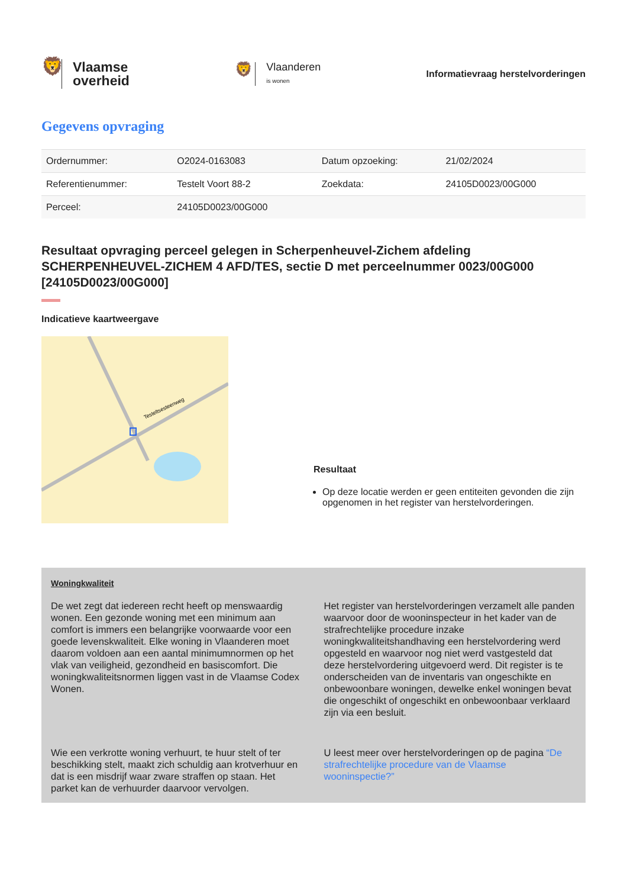🦁
Vlaamse
overheid
🦁
Vlaanderen
is wonen
Informatievraag herstelvorderingen
Gegevens opvraging
| Ordernummer: | O2024-0163083 | Datum opzoeking: | 21/02/2024 |
| Referentienummer: | Testelt Voort 88-2 | Zoekdata: | 24105D0023/00G000 |
| Perceel: | 24105D0023/00G000 | | |
Resultaat opvraging perceel gelegen in Scherpenheuvel-Zichem afdeling SCHERPENHEUVEL-ZICHEM 4 AFD/TES, sectie D met perceelnummer 0023/00G000 [24105D0023/00G000]
Indicatieve kaartweergave
Testeltsesteenweg
Resultaat
Op deze locatie werden er geen entiteiten gevonden die zijn opgenomen in het register van herstelvorderingen.
Woningkwaliteit
De wet zegt dat iedereen recht heeft op menswaardig wonen. Een gezonde woning met een minimum aan comfort is immers een belangrijke voorwaarde voor een goede levenskwaliteit. Elke woning in Vlaanderen moet daarom voldoen aan een aantal minimumnormen op het vlak van veiligheid, gezondheid en basiscomfort. Die woningkwaliteitsnormen liggen vast in de Vlaamse Codex Wonen.
Het register van herstelvorderingen verzamelt alle panden waarvoor door de wooninspecteur in het kader van de strafrechtelijke procedure inzake woningkwaliteitshandhaving een herstelvordering werd opgesteld en waarvoor nog niet werd vastgesteld dat deze herstelvordering uitgevoerd werd. Dit register is te onderscheiden van de inventaris van ongeschikte en onbewoonbare woningen, dewelke enkel woningen bevat die ongeschikt of ongeschikt en onbewoonbaar verklaard zijn via een besluit.
Wie een verkrotte woning verhuurt, te huur stelt of ter beschikking stelt, maakt zich schuldig aan krotverhuur en dat is een misdrijf waar zware straffen op staan. Het parket kan de verhuurder daarvoor vervolgen.
U leest meer over herstelvorderingen op de pagina “De strafrechtelijke procedure van de Vlaamse wooninspectie?”